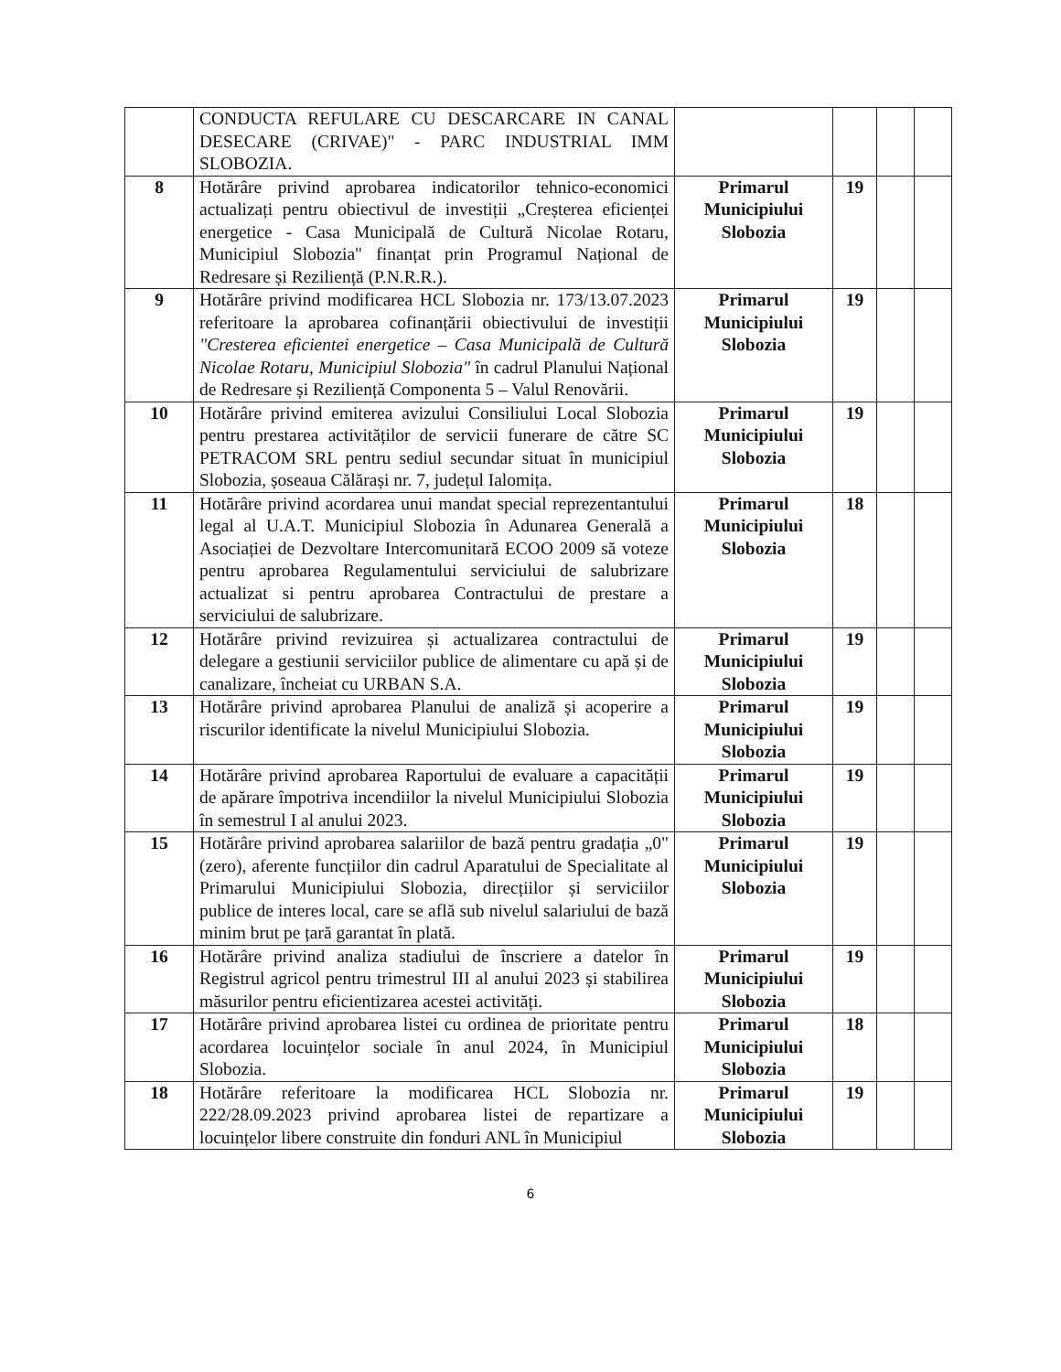| | CONDUCTA REFULARE CU DESCARCARE IN CANAL DESECARE (CRIVAE)" - PARC INDUSTRIAL IMM SLOBOZIA. | | | | |
| 8 | Hotărâre privind aprobarea indicatorilor tehnico-economici actualizați pentru obiectivul de investiții „Creșterea eficienței energetice - Casa Municipală de Cultură Nicolae Rotaru, Municipiul Slobozia" finanțat prin Programul Național de Redresare și Reziliență (P.N.R.R.). | Primarul Municipiului Slobozia | 19 | | |
| 9 | Hotărâre privind modificarea HCL Slobozia nr. 173/13.07.2023 referitoare la aprobarea cofinanțării obiectivului de investiții "Cresterea eficientei energetice – Casa Municipală de Cultură Nicolae Rotaru, Municipiul Slobozia" în cadrul Planului Național de Redresare și Reziliență Componenta 5 – Valul Renovării. | Primarul Municipiului Slobozia | 19 | | |
| 10 | Hotărâre privind emiterea avizului Consiliului Local Slobozia pentru prestarea activităților de servicii funerare de către SC PETRACOM SRL pentru sediul secundar situat în municipiul Slobozia, șoseaua Călărași nr. 7, județul Ialomița. | Primarul Municipiului Slobozia | 19 | | |
| 11 | Hotărâre privind acordarea unui mandat special reprezentantului legal al U.A.T. Municipiul Slobozia în Adunarea Generală a Asociației de Dezvoltare Intercomunitară ECOO 2009 să voteze pentru aprobarea Regulamentului serviciului de salubrizare actualizat si pentru aprobarea Contractului de prestare a serviciului de salubrizare. | Primarul Municipiului Slobozia | 18 | | |
| 12 | Hotărâre privind revizuirea și actualizarea contractului de delegare a gestiunii serviciilor publice de alimentare cu apă și de canalizare, încheiat cu URBAN S.A. | Primarul Municipiului Slobozia | 19 | | |
| 13 | Hotărâre privind aprobarea Planului de analiză și acoperire a riscurilor identificate la nivelul Municipiului Slobozia. | Primarul Municipiului Slobozia | 19 | | |
| 14 | Hotărâre privind aprobarea Raportului de evaluare a capacității de apărare împotriva incendiilor la nivelul Municipiului Slobozia în semestrul I al anului 2023. | Primarul Municipiului Slobozia | 19 | | |
| 15 | Hotărâre privind aprobarea salariilor de bază pentru gradația „0" (zero), aferente funcțiilor din cadrul Aparatului de Specialitate al Primarului Municipiului Slobozia, direcțiilor și serviciilor publice de interes local, care se află sub nivelul salariului de bază minim brut pe țară garantat în plată. | Primarul Municipiului Slobozia | 19 | | |
| 16 | Hotărâre privind analiza stadiului de înscriere a datelor în Registrul agricol pentru trimestrul III al anului 2023 și stabilirea măsurilor pentru eficientizarea acestei activități. | Primarul Municipiului Slobozia | 19 | | |
| 17 | Hotărâre privind aprobarea listei cu ordinea de prioritate pentru acordarea locuințelor sociale în anul 2024, în Municipiul Slobozia. | Primarul Municipiului Slobozia | 18 | | |
| 18 | Hotărâre referitoare la modificarea HCL Slobozia nr. 222/28.09.2023 privind aprobarea listei de repartizare a locuințelor libere construite din fonduri ANL în Municipiul | Primarul Municipiului Slobozia | 19 | | |
6